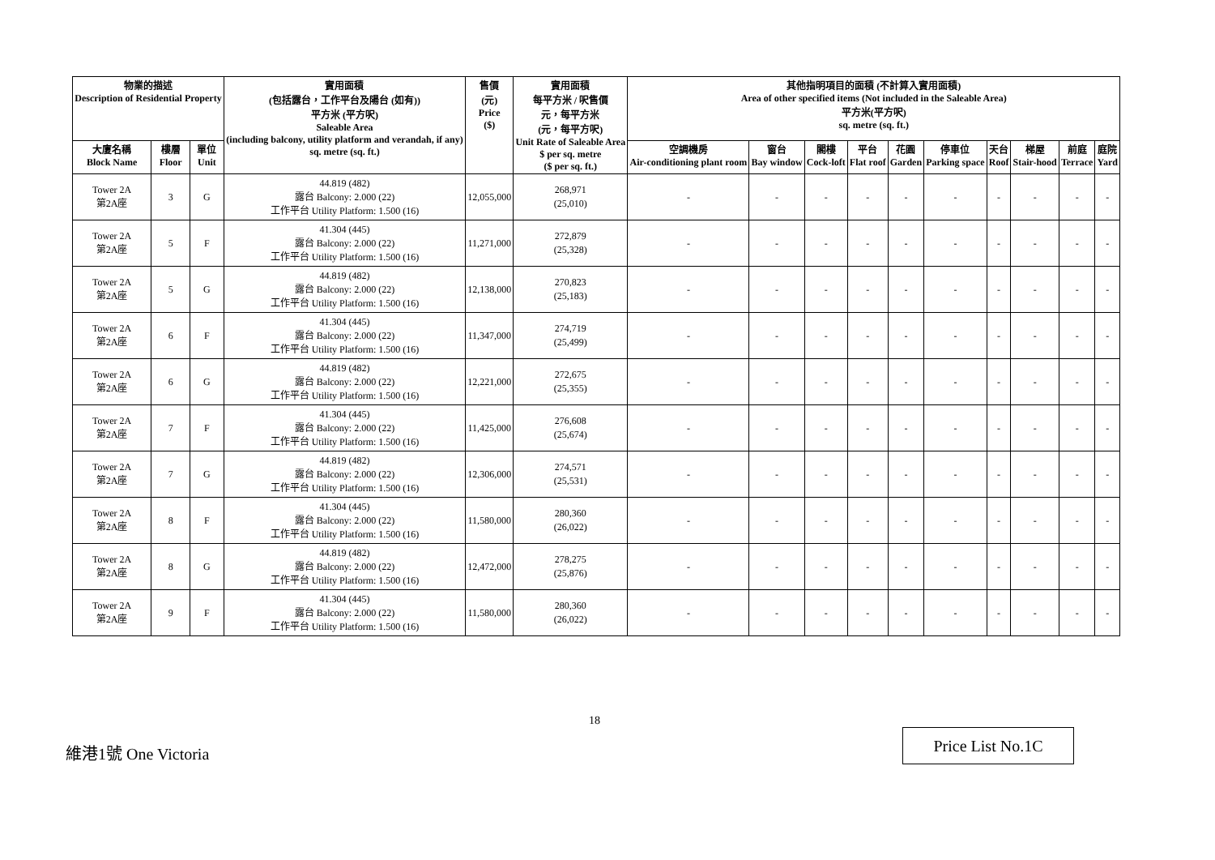| 物業的描述 Description of Residential Property | | | 實用面積 (包括露台，工作平台及陽台 (如有)) 平方米 (平方呎) Saleable Area (including balcony, utility platform and verandah, if any) sq. metre (sq. ft.) | 售價 (元) Price ($) | 實用面積 每平方米 / 呎售價 元，每平方米 (元，每平方呎) Unit Rate of Saleable Area $ per sq. metre ($ per sq. ft.) | 其他指明項目的面積 (不計算入實用面積) Area of other specified items (Not included in the Saleable Area) 平方米(平方呎) sq. metre (sq. ft.) | | | | | | | | | |
| --- | --- | --- | --- | --- | --- | --- | --- | --- | --- | --- | --- | --- | --- | --- | --- |
| 大廈名稱 Block Name | 樓層 Floor | 單位 Unit | | | | 空調機房 Air-conditioning plant room | 窗台 Bay window | 閣樓 Cock-loft | 平台 Flat roof | 花園 Garden | 停車位 Parking space | 天台 Roof | 梯屋 Stair-hood | 前庭 Terrace | 庭院 Yard |
| Tower 2A 第2A座 | 3 | G | 44.819 (482) 露台 Balcony: 2.000 (22) 工作平台 Utility Platform: 1.500 (16) | 12,055,000 | 268,971 (25,010) | - | - | - | - | - | - | - | - | - | - |
| Tower 2A 第2A座 | 5 | F | 41.304 (445) 露台 Balcony: 2.000 (22) 工作平台 Utility Platform: 1.500 (16) | 11,271,000 | 272,879 (25,328) | - | - | - | - | - | - | - | - | - | - |
| Tower 2A 第2A座 | 5 | G | 44.819 (482) 露台 Balcony: 2.000 (22) 工作平台 Utility Platform: 1.500 (16) | 12,138,000 | 270,823 (25,183) | - | - | - | - | - | - | - | - | - | - |
| Tower 2A 第2A座 | 6 | F | 41.304 (445) 露台 Balcony: 2.000 (22) 工作平台 Utility Platform: 1.500 (16) | 11,347,000 | 274,719 (25,499) | - | - | - | - | - | - | - | - | - | - |
| Tower 2A 第2A座 | 6 | G | 44.819 (482) 露台 Balcony: 2.000 (22) 工作平台 Utility Platform: 1.500 (16) | 12,221,000 | 272,675 (25,355) | - | - | - | - | - | - | - | - | - | - |
| Tower 2A 第2A座 | 7 | F | 41.304 (445) 露台 Balcony: 2.000 (22) 工作平台 Utility Platform: 1.500 (16) | 11,425,000 | 276,608 (25,674) | - | - | - | - | - | - | - | - | - | - |
| Tower 2A 第2A座 | 7 | G | 44.819 (482) 露台 Balcony: 2.000 (22) 工作平台 Utility Platform: 1.500 (16) | 12,306,000 | 274,571 (25,531) | - | - | - | - | - | - | - | - | - | - |
| Tower 2A 第2A座 | 8 | F | 41.304 (445) 露台 Balcony: 2.000 (22) 工作平台 Utility Platform: 1.500 (16) | 11,580,000 | 280,360 (26,022) | - | - | - | - | - | - | - | - | - | - |
| Tower 2A 第2A座 | 8 | G | 44.819 (482) 露台 Balcony: 2.000 (22) 工作平台 Utility Platform: 1.500 (16) | 12,472,000 | 278,275 (25,876) | - | - | - | - | - | - | - | - | - | - |
| Tower 2A 第2A座 | 9 | F | 41.304 (445) 露台 Balcony: 2.000 (22) 工作平台 Utility Platform: 1.500 (16) | 11,580,000 | 280,360 (26,022) | - | - | - | - | - | - | - | - | - | - |
18
維港1號 One Victoria
Price List No.1C